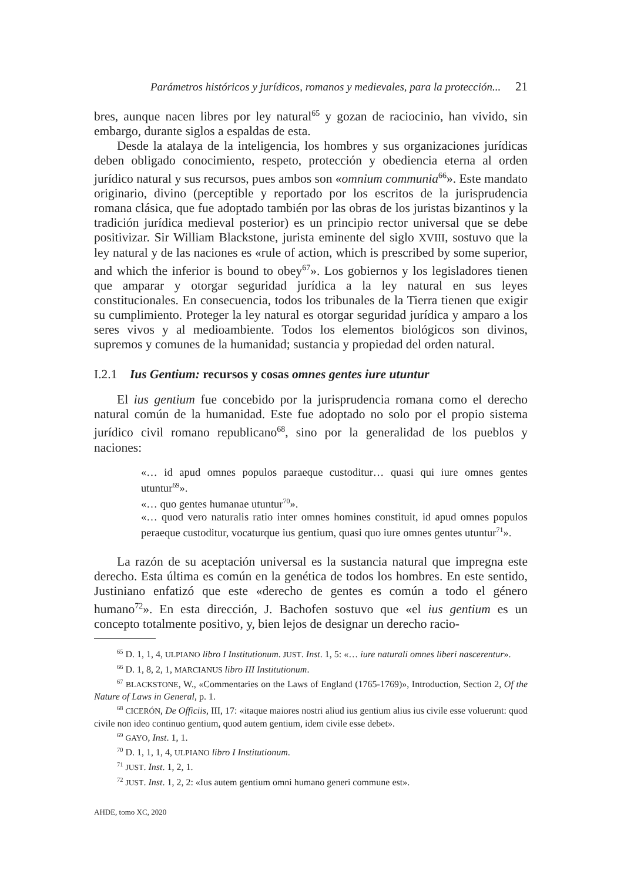Parámetros históricos y jurídicos, romanos y medievales, para la protección... 21
bres, aunque nacen libres por ley natural<sup>65</sup> y gozan de raciocinio, han vivido, sin embargo, durante siglos a espaldas de esta.
Desde la atalaya de la inteligencia, los hombres y sus organizaciones jurídicas deben obligado conocimiento, respeto, protección y obediencia eterna al orden jurídico natural y sus recursos, pues ambos son «omnium communia<sup>66</sup>». Este mandato originario, divino (perceptible y reportado por los escritos de la jurisprudencia romana clásica, que fue adoptado también por las obras de los juristas bizantinos y la tradición jurídica medieval posterior) es un principio rector universal que se debe positivizar. Sir William Blackstone, jurista eminente del siglo XVIII, sostuvo que la ley natural y de las naciones es «rule of action, which is prescribed by some superior, and which the inferior is bound to obey<sup>67</sup>». Los gobiernos y los legisladores tienen que amparar y otorgar seguridad jurídica a la ley natural en sus leyes constitucionales. En consecuencia, todos los tribunales de la Tierra tienen que exigir su cumplimiento. Proteger la ley natural es otorgar seguridad jurídica y amparo a los seres vivos y al medioambiente. Todos los elementos biológicos son divinos, supremos y comunes de la humanidad; sustancia y propiedad del orden natural.
I.2.1 Ius Gentium: recursos y cosas omnes gentes iure utuntur
El ius gentium fue concebido por la jurisprudencia romana como el derecho natural común de la humanidad. Este fue adoptado no solo por el propio sistema jurídico civil romano republicano<sup>68</sup>, sino por la generalidad de los pueblos y naciones:
«… id apud omnes populos paraeque custoditur… quasi qui iure omnes gentes utuntur<sup>69</sup>».
«… quo gentes humanae utuntur<sup>70</sup>».
«… quod vero naturalis ratio inter omnes homines constituit, id apud omnes populos peraeque custoditur, vocaturque ius gentium, quasi quo iure omnes gentes utuntur<sup>71</sup>».
La razón de su aceptación universal es la sustancia natural que impregna este derecho. Esta última es común en la genética de todos los hombres. En este sentido, Justiniano enfatizó que este «derecho de gentes es común a todo el género humano<sup>72</sup>». En esta dirección, J. Bachofen sostuvo que «el ius gentium es un concepto totalmente positivo, y, bien lejos de designar un derecho racio-
<sup>65</sup> D. 1, 1, 4, ULPIANO libro I Institutionum. JUST. Inst. 1, 5: «… iure naturali omnes liberi nascerentur».
<sup>66</sup> D. 1, 8, 2, 1, MARCIANUS libro III Institutionum.
<sup>67</sup> BLACKSTONE, W., «Commentaries on the Laws of England (1765-1769)», Introduction, Section 2, Of the Nature of Laws in General, p. 1.
<sup>68</sup> CICERÓN, De Officiis, III, 17: «itaque maiores nostri aliud ius gentium alius ius civile esse voluerunt: quod civile non ideo continuo gentium, quod autem gentium, idem civile esse debet».
<sup>69</sup> GAYO, Inst. 1, 1.
<sup>70</sup> D. 1, 1, 1, 4, ULPIANO libro I Institutionum.
<sup>71</sup> JUST. Inst. 1, 2, 1.
<sup>72</sup> JUST. Inst. 1, 2, 2: «Ius autem gentium omni humano generi commune est».
AHDE, tomo XC, 2020